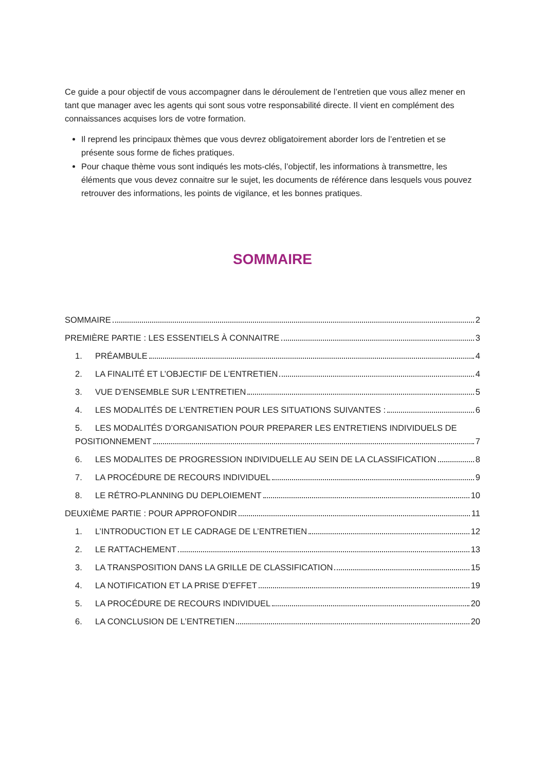Ce guide a pour objectif de vous accompagner dans le déroulement de l’entretien que vous allez mener en tant que manager avec les agents qui sont sous votre responsabilité directe. Il vient en complément des connaissances acquises lors de votre formation.
Il reprend les principaux thèmes que vous devrez obligatoirement aborder lors de l’entretien et se présente sous forme de fiches pratiques.
Pour chaque thème vous sont indiqués les mots-clés, l’objectif, les informations à transmettre, les éléments que vous devez connaitre sur le sujet, les documents de référence dans lesquels vous pouvez retrouver des informations, les points de vigilance, et les bonnes pratiques.
SOMMAIRE
SOMMAIRE 2
PREMIÈRE PARTIE : LES ESSENTIELS À CONNAITRE 3
1. PRÉAMBULE 4
2. LA FINALITÉ ET L’OBJECTIF DE L’ENTRETIEN 4
3. VUE D’ENSEMBLE SUR L’ENTRETIEN 5
4. LES MODALITÉS DE L’ENTRETIEN POUR LES SITUATIONS SUIVANTES : 6
5. LES MODALITÉS D’ORGANISATION POUR PREPARER LES ENTRETIENS INDIVIDUELS DE
POSITIONNEMENT 7
6. LES MODALITES DE PROGRESSION INDIVIDUELLE AU SEIN DE LA CLASSIFICATION 8
7. LA PROCÉDURE DE RECOURS INDIVIDUEL 9
8. LE RÉTRO-PLANNING DU DEPLOIEMENT 10
DEUXIÈME PARTIE : POUR APPROFONDIR 11
1. L’INTRODUCTION ET LE CADRAGE DE L’ENTRETIEN 12
2. LE RATTACHEMENT 13
3. LA TRANSPOSITION DANS LA GRILLE DE CLASSIFICATION 15
4. LA NOTIFICATION ET LA PRISE D’EFFET 19
5. LA PROCÉDURE DE RECOURS INDIVIDUEL 20
6. LA CONCLUSION DE L’ENTRETIEN 20